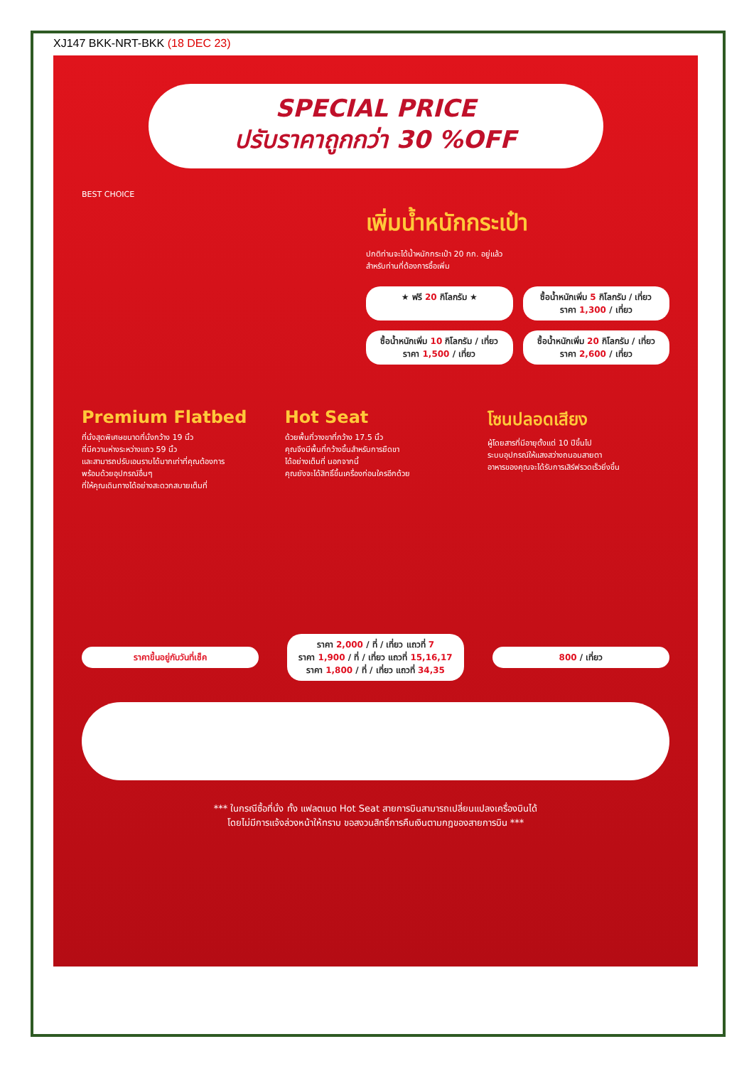XJ147 BKK-NRT-BKK (18 DEC 23)
SPECIAL PRICE
ปรับราคาถูกกว่า 30 %OFF
BEST CHOICE
เพิ่มน้ำหนักกระเป๋า
ปกติท่านจะได้น้ำหนักกระเป๋า 20 กก. อยู่แล้ว
สำหรับท่านที่ต้องการซื้อเพิ่ม
★ ฟรี 20 กิโลกรัม ★
ซื้อน้ำหนักเพิ่ม 5 กิโลกรัม / เที่ยว
ราคา 1,300 / เที่ยว
ซื้อน้ำหนักเพิ่ม 10 กิโลกรัม / เที่ยว
ราคา 1,500 / เที่ยว
ซื้อน้ำหนักเพิ่ม 20 กิโลกรัม / เที่ยว
ราคา 2,600 / เที่ยว
Premium Flatbed
ที่นั่งสุดพิเศษขนาดที่นั่งกว้าง 19 นิ้ว
ที่มีความห่างระหว่างแถว 59 นิ้ว
และสามารถปรับเอนราบได้มากเท่าที่คุณต้องการ
พร้อมด้วยอุปกรณ์อื่นๆ
ที่ให้คุณเดินทางได้อย่างสะดวกสบายเต็มที่
Hot Seat
ด้วยพื้นที่วางขาที่กว้าง 17.5 นิ้ว
คุณจึงมีพื้นที่กว้างขึ้นสำหรับการยืดขา
ได้อย่างเต็มที่ นอกจากนี้
คุณยังจะได้สิทธิ์ขึ้นเครื่องก่อนใครอีกด้วย
โซนปลอดเสียง
ผู้โดยสารที่มีอายุตั้งแต่ 10 ปีขึ้นไป
ระบบอุปกรณ์ให้แสงสว่างถนอมสายตา
อาหารของคุณจะได้รับการเสิร์ฟรวดเร็วยิ่งขึ้น
ราคาขึ้นอยู่กับวันที่เช็ค
ราคา 2,000 / ที่ / เที่ยว แถวที่ 7
ราคา 1,900 / ที่ / เที่ยว แถวที่ 15,16,17
ราคา 1,800 / ที่ / เที่ยว แถวที่ 34,35
800 / เที่ยว
*** ในกรณีซื้อที่นั่ง ทั้ง แฟลตเบด Hot Seat สายการบินสามารถเปลี่ยนแปลงเครื่องบินได้
โดยไม่มีการแจ้งล่วงหน้าให้ทราบ ขอสงวนสิทธิ์การคืนเงินตามกฎของสายการบิน ***